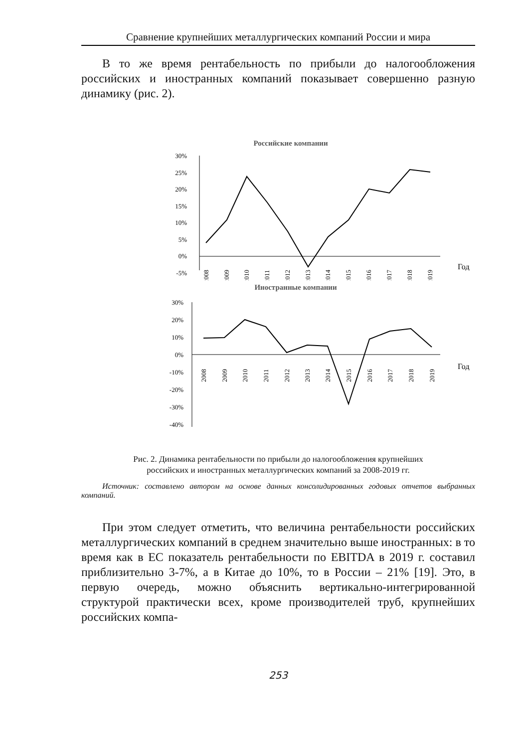Сравнение крупнейших металлургических компаний России и мира
В то же время рентабельность по прибыли до налогообложения российских и иностранных компаний показывает совершенно разную динамику (рис. 2).
Российские компании
30%
25%
20%
15%
10%
5%
0%
-5%
2008
2009
2010
2011
2012
2013
2014
2015
2016
2017
2018
2019
Год
Иностранные компании
30%
20%
10%
0%
-10%
-20%
-30%
-40%
2008
2009
2010
2011
2012
2013
2014
2015
2016
2017
2018
2019
Год
Рис. 2. Динамика рентабельности по прибыли до налогообложения крупнейших
российских и иностранных металлургических компаний за 2008-2019 гг.
Источник: составлено автором на основе данных консолидированных годовых отчетов выбранных компаний.
При этом следует отметить, что величина рентабельности российских металлургических компаний в среднем значительно выше иностранных: в то время как в ЕС показатель рентабельности по EBITDA в 2019 г. составил приблизительно 3-7%, а в Китае до 10%, то в России – 21% [19]. Это, в первую очередь, можно объяснить вертикально-интегрированной структурой практически всех, кроме производителей труб, крупнейших российских компа-
253